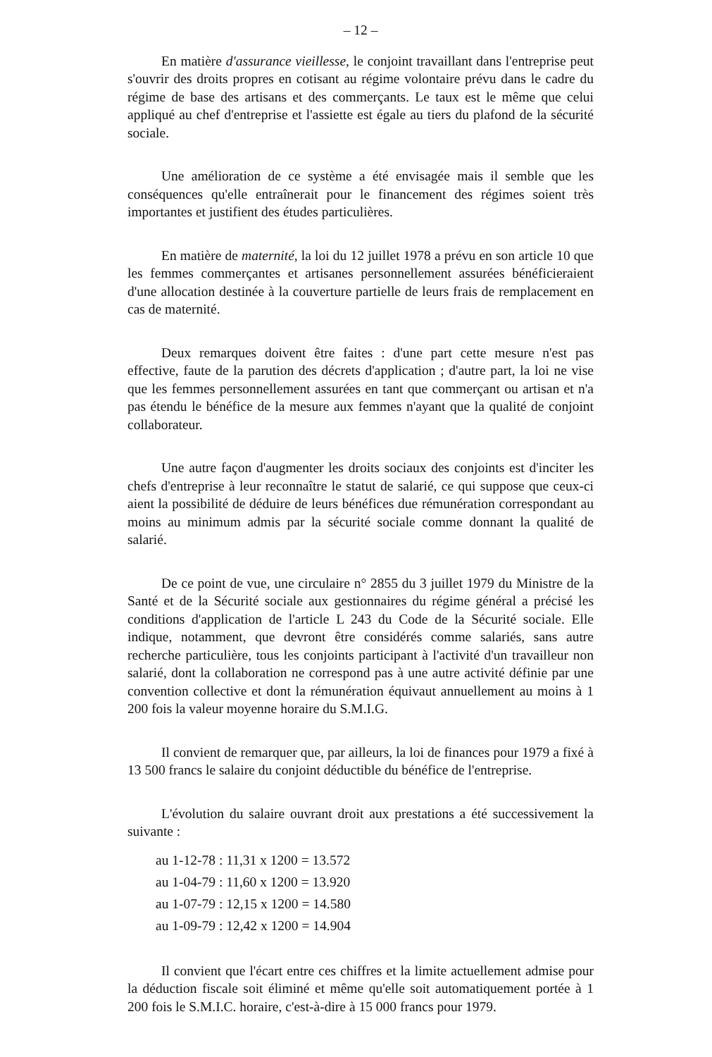– 12 –
En matière d'assurance vieillesse, le conjoint travaillant dans l'entreprise peut s'ouvrir des droits propres en cotisant au régime volontaire prévu dans le cadre du régime de base des artisans et des commerçants. Le taux est le même que celui appliqué au chef d'entreprise et l'assiette est égale au tiers du plafond de la sécurité sociale.
Une amélioration de ce système a été envisagée mais il semble que les conséquences qu'elle entraînerait pour le financement des régimes soient très importantes et justifient des études particulières.
En matière de maternité, la loi du 12 juillet 1978 a prévu en son article 10 que les femmes commerçantes et artisanes personnellement assurées bénéficieraient d'une allocation destinée à la couverture partielle de leurs frais de remplacement en cas de maternité.
Deux remarques doivent être faites : d'une part cette mesure n'est pas effective, faute de la parution des décrets d'application ; d'autre part, la loi ne vise que les femmes personnellement assurées en tant que commerçant ou artisan et n'a pas étendu le bénéfice de la mesure aux femmes n'ayant que la qualité de conjoint collaborateur.
Une autre façon d'augmenter les droits sociaux des conjoints est d'inciter les chefs d'entreprise à leur reconnaître le statut de salarié, ce qui suppose que ceux-ci aient la possibilité de déduire de leurs bénéfices due rémunération correspondant au moins au minimum admis par la sécurité sociale comme donnant la qualité de salarié.
De ce point de vue, une circulaire n° 2855 du 3 juillet 1979 du Ministre de la Santé et de la Sécurité sociale aux gestionnaires du régime général a précisé les conditions d'application de l'article L 243 du Code de la Sécurité sociale. Elle indique, notamment, que devront être considérés comme salariés, sans autre recherche particulière, tous les conjoints participant à l'activité d'un travailleur non salarié, dont la collaboration ne correspond pas à une autre activité définie par une convention collective et dont la rémunération équivaut annuellement au moins à 1 200 fois la valeur moyenne horaire du S.M.I.G.
Il convient de remarquer que, par ailleurs, la loi de finances pour 1979 a fixé à 13 500 francs le salaire du conjoint déductible du bénéfice de l'entreprise.
L'évolution du salaire ouvrant droit aux prestations a été successivement la suivante :
au 1-12-78 : 11,31 x 1200 = 13.572
au 1-04-79 : 11,60 x 1200 = 13.920
au 1-07-79 : 12,15 x 1200 = 14.580
au 1-09-79 : 12,42 x 1200 = 14.904
Il convient que l'écart entre ces chiffres et la limite actuellement admise pour la déduction fiscale soit éliminé et même qu'elle soit automatiquement portée à 1 200 fois le S.M.I.C. horaire, c'est-à-dire à 15 000 francs pour 1979.